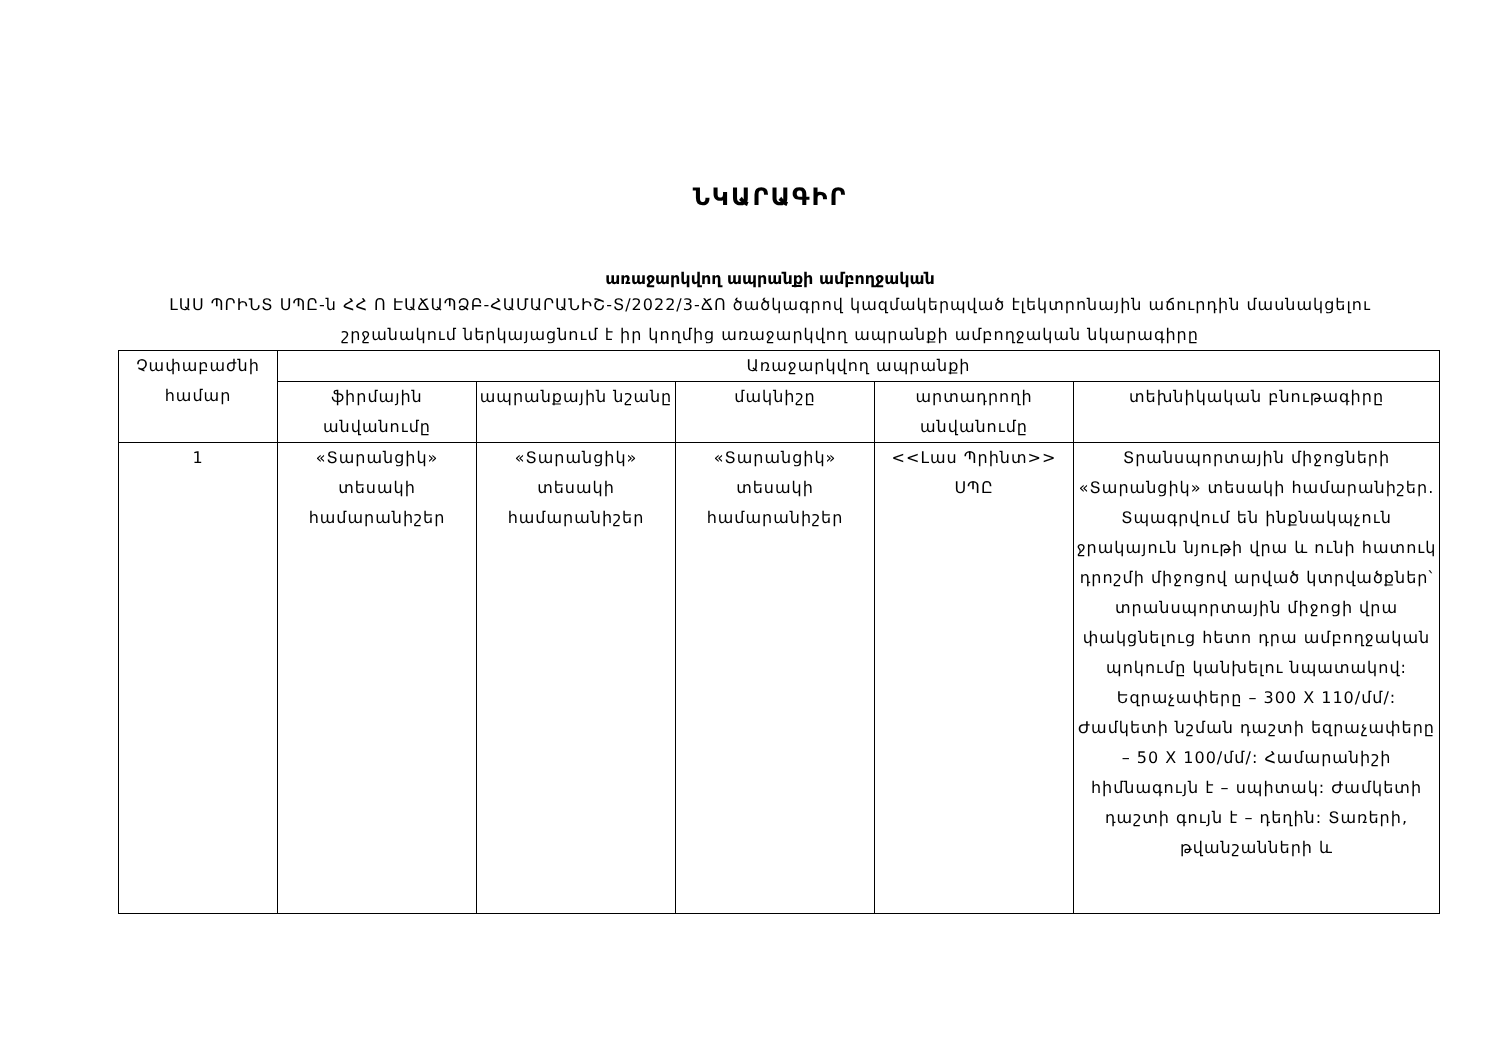ՆԿԱՐԱԳԻՐ
առաջարկվող ապրանքի ամբողջական
ԼԱՍ ՊՐԻՆՏ ՍՊԸ-ն ՀՀ Ո ԷԱՃԱՊՁԲ-ՀԱՄԱՐԱՆԻՇ-Տ/2022/3-ՃՈ ծածկագրով կազմակերպված էլեկտրոնային աճուրդին մասնակցելու շրջանակում ներկայացնում է իր կողմից առաջարկվող ապրանքի ամբողջական նկարագիրը
| Չափաբաժնի համար | Առաջարկվող ապրանքի | | | | |
| --- | --- | --- | --- | --- | --- |
| | ֆիրմային անվանումը | ապրանքային նշանը | մակնիշը | արտադրողի անվանումը | տեխնիկական բնութագիրը |
| 1 | «Տարանցիկ» տեսակի համարանիշեր | «Տարանցիկ» տեսակի համարանիշեր | «Տարանցիկ» տեսակի համարանիշեր | <<Լաս Պրինտ>> ՍՊԸ | Տրանսպորտային միջոցների «Տարանցիկ» տեսակի համարանիշեր. Տպագրվում են ինքնակպչուն ջրակայուն նյութի վրա և ունի հատուկ դրոշմի միջոցով արված կտրվածքներ՝ տրանսպորտային միջոցի վրա փակցնելուց հետո դրա ամբողջական պոկումը կանխելու նպատակով: Եզրաչափերը – 300 X 110/մմ/: Ժամկետի նշման դաշտի եզրաչափերը – 50 X 100/մմ/: Համարանիշի հիմնագույն է – սպիտակ: Ժամկետի դաշտի գույն է – դեղին: Տառերի, թվանշանների և |